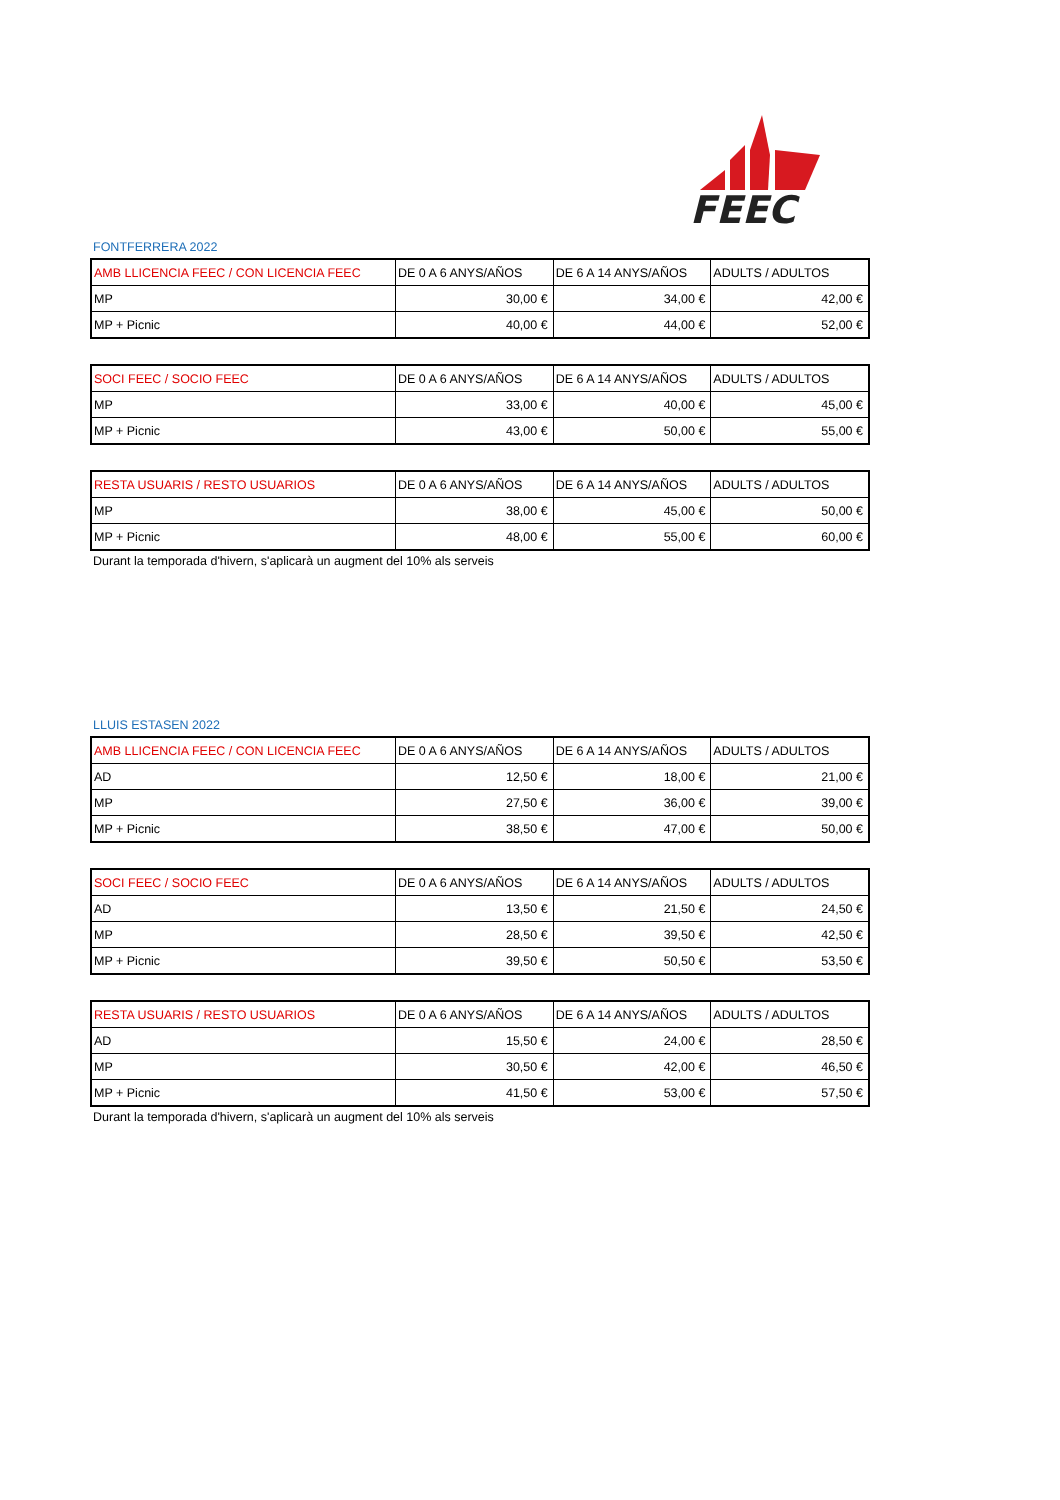FEEC
FONTFERRERA 2022
| AMB LLICENCIA FEEC / CON LICENCIA FEEC | DE 0 A 6 ANYS/AÑOS | DE 6 A 14 ANYS/AÑOS | ADULTS / ADULTOS |
| MP | 30,00 € | 34,00 € | 42,00 € |
| MP + Picnic | 40,00 € | 44,00 € | 52,00 € |
| SOCI FEEC / SOCIO FEEC | DE 0 A 6 ANYS/AÑOS | DE 6 A 14 ANYS/AÑOS | ADULTS / ADULTOS |
| MP | 33,00 € | 40,00 € | 45,00 € |
| MP + Picnic | 43,00 € | 50,00 € | 55,00 € |
| RESTA USUARIS / RESTO USUARIOS | DE 0 A 6 ANYS/AÑOS | DE 6 A 14 ANYS/AÑOS | ADULTS / ADULTOS |
| MP | 38,00 € | 45,00 € | 50,00 € |
| MP + Picnic | 48,00 € | 55,00 € | 60,00 € |
Durant la temporada d'hivern, s'aplicarà un augment del 10% als serveis
LLUIS ESTASEN 2022
| AMB LLICENCIA FEEC / CON LICENCIA FEEC | DE 0 A 6 ANYS/AÑOS | DE 6 A 14 ANYS/AÑOS | ADULTS / ADULTOS |
| AD | 12,50 € | 18,00 € | 21,00 € |
| MP | 27,50 € | 36,00 € | 39,00 € |
| MP + Picnic | 38,50 € | 47,00 € | 50,00 € |
| SOCI FEEC / SOCIO FEEC | DE 0 A 6 ANYS/AÑOS | DE 6 A 14 ANYS/AÑOS | ADULTS / ADULTOS |
| AD | 13,50 € | 21,50 € | 24,50 € |
| MP | 28,50 € | 39,50 € | 42,50 € |
| MP + Picnic | 39,50 € | 50,50 € | 53,50 € |
| RESTA USUARIS / RESTO USUARIOS | DE 0 A 6 ANYS/AÑOS | DE 6 A 14 ANYS/AÑOS | ADULTS / ADULTOS |
| AD | 15,50 € | 24,00 € | 28,50 € |
| MP | 30,50 € | 42,00 € | 46,50 € |
| MP + Picnic | 41,50 € | 53,00 € | 57,50 € |
Durant la temporada d'hivern, s'aplicarà un augment del 10% als serveis